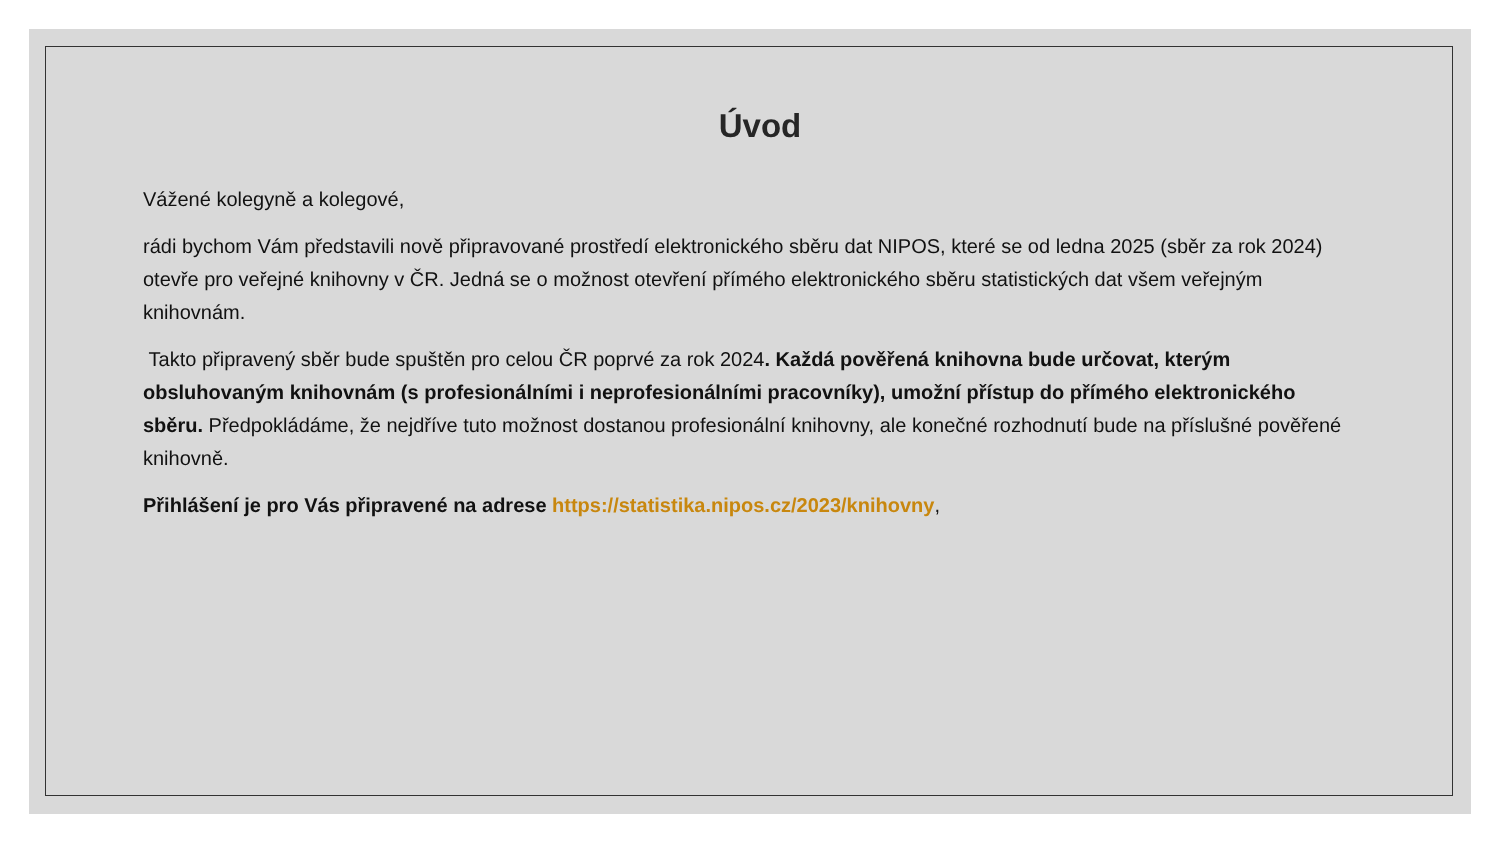Úvod
Vážené kolegyně a kolegové,
rádi bychom Vám představili nově připravované prostředí elektronického sběru dat NIPOS, které se od ledna 2025 (sběr za rok 2024) otevře pro veřejné knihovny v ČR. Jedná se o možnost otevření přímého elektronického sběru statistických dat všem veřejným knihovnám.
Takto připravený sběr bude spuštěn pro celou ČR poprvé za rok 2024. Každá pověřená knihovna bude určovat, kterým obsluhovaným knihovnám (s profesionálními i neprofesionálními pracovníky), umožní přístup do přímého elektronického sběru. Předpokládáme, že nejdříve tuto možnost dostanou profesionální knihovny, ale konečné rozhodnutí bude na příslušné pověřené knihovně.
Přihlášení je pro Vás připravené na adrese https://statistika.nipos.cz/2023/knihovny,